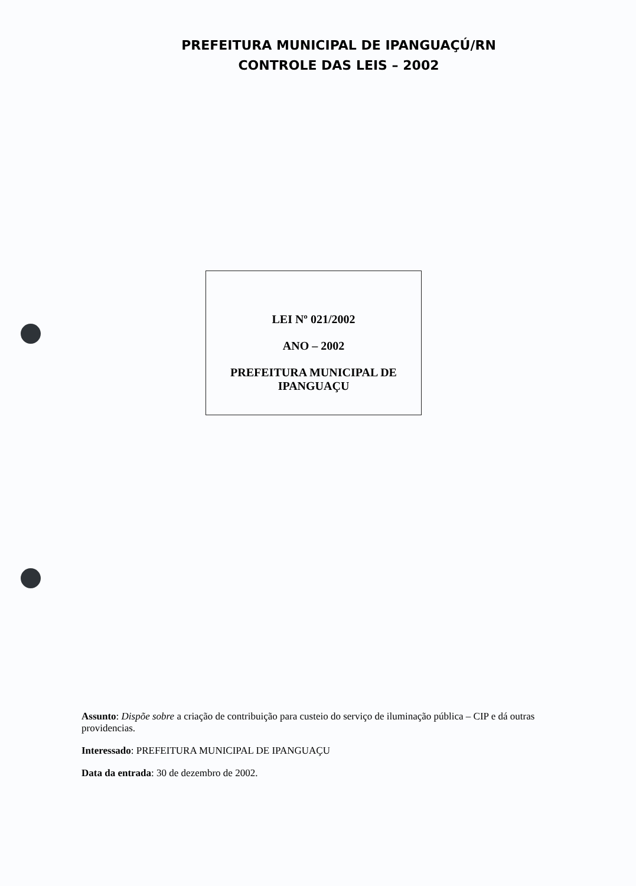PREFEITURA MUNICIPAL DE IPANGUAÇÚ/RN
CONTROLE DAS LEIS – 2002
LEI Nº 021/2002
ANO – 2002
PREFEITURA MUNICIPAL DE
IPANGUAÇU
Assunto: Dispõe sobre a criação de contribuição para custeio do serviço de iluminação pública – CIP e dá outras providencias.
Interessado: PREFEITURA MUNICIPAL DE IPANGUAÇU
Data da entrada: 30 de dezembro de 2002.